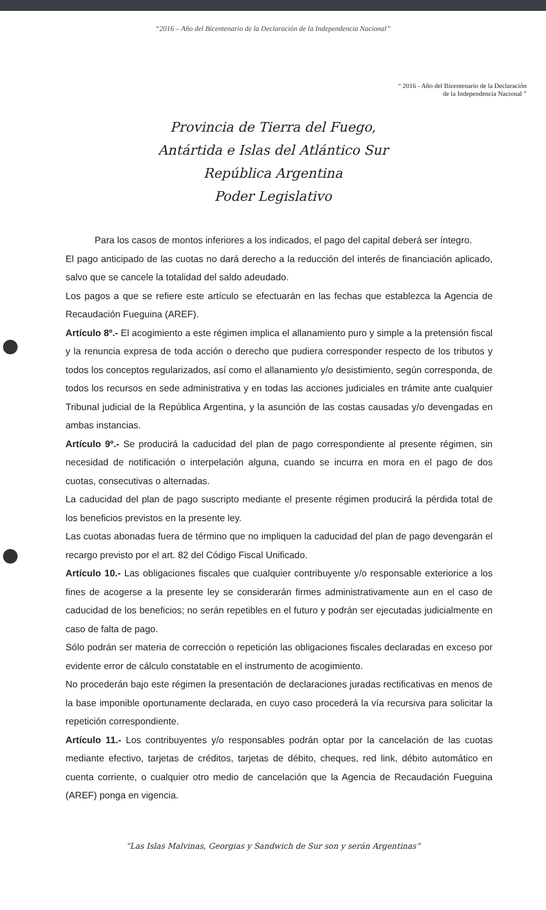“2016 – Año del Bicentenario de la Declaración de la Independencia Nacional”
“ 2016 - Año del Bicentenario de la Declaración
de la Independencia Nacional ”
Provincia de Tierra del Fuego,
Antártida e Islas del Atlántico Sur
República Argentina
Poder Legislativo
Para los casos de montos inferiores a los indicados, el pago del capital deberá ser íntegro.
El pago anticipado de las cuotas no dará derecho a la reducción del interés de financiación aplicado, salvo que se cancele la totalidad del saldo adeudado.
Los pagos a que se refiere este artículo se efectuarán en las fechas que establezca la Agencia de Recaudación Fueguina (AREF).
Artículo 8º.- El acogimiento a este régimen implica el allanamiento puro y simple a la pretensión fiscal y la renuncia expresa de toda acción o derecho que pudiera corresponder respecto de los tributos y todos los conceptos regularizados, así como el allanamiento y/o desistimiento, según corresponda, de todos los recursos en sede administrativa y en todas las acciones judiciales en trámite ante cualquier Tribunal judicial de la República Argentina, y la asunción de las costas causadas y/o devengadas en ambas instancias.
Artículo 9º.- Se producirá la caducidad del plan de pago correspondiente al presente régimen, sin necesidad de notificación o interpelación alguna, cuando se incurra en mora en el pago de dos cuotas, consecutivas o alternadas.
La caducidad del plan de pago suscripto mediante el presente régimen producirá la pérdida total de los beneficios previstos en la presente ley.
Las cuotas abonadas fuera de término que no impliquen la caducidad del plan de pago devengarán el recargo previsto por el art. 82 del Código Fiscal Unificado.
Artículo 10.- Las obligaciones fiscales que cualquier contribuyente y/o responsable exteriorice a los fines de acogerse a la presente ley se considerarán firmes administrativamente aun en el caso de caducidad de los beneficios; no serán repetibles en el futuro y podrán ser ejecutadas judicialmente en caso de falta de pago.
Sólo podrán ser materia de corrección o repetición las obligaciones fiscales declaradas en exceso por evidente error de cálculo constatable en el instrumento de acogimiento.
No procederán bajo este régimen la presentación de declaraciones juradas rectificativas en menos de la base imponible oportunamente declarada, en cuyo caso procederá la vía recursiva para solicitar la repetición correspondiente.
Artículo 11.- Los contribuyentes y/o responsables podrán optar por la cancelación de las cuotas mediante efectivo, tarjetas de créditos, tarjetas de débito, cheques, red link, débito automático en cuenta corriente, o cualquier otro medio de cancelación que la Agencia de Recaudación Fueguina (AREF) ponga en vigencia.
“Las Islas Malvinas, Georgias y Sandwich de Sur son y serán Argentinas”